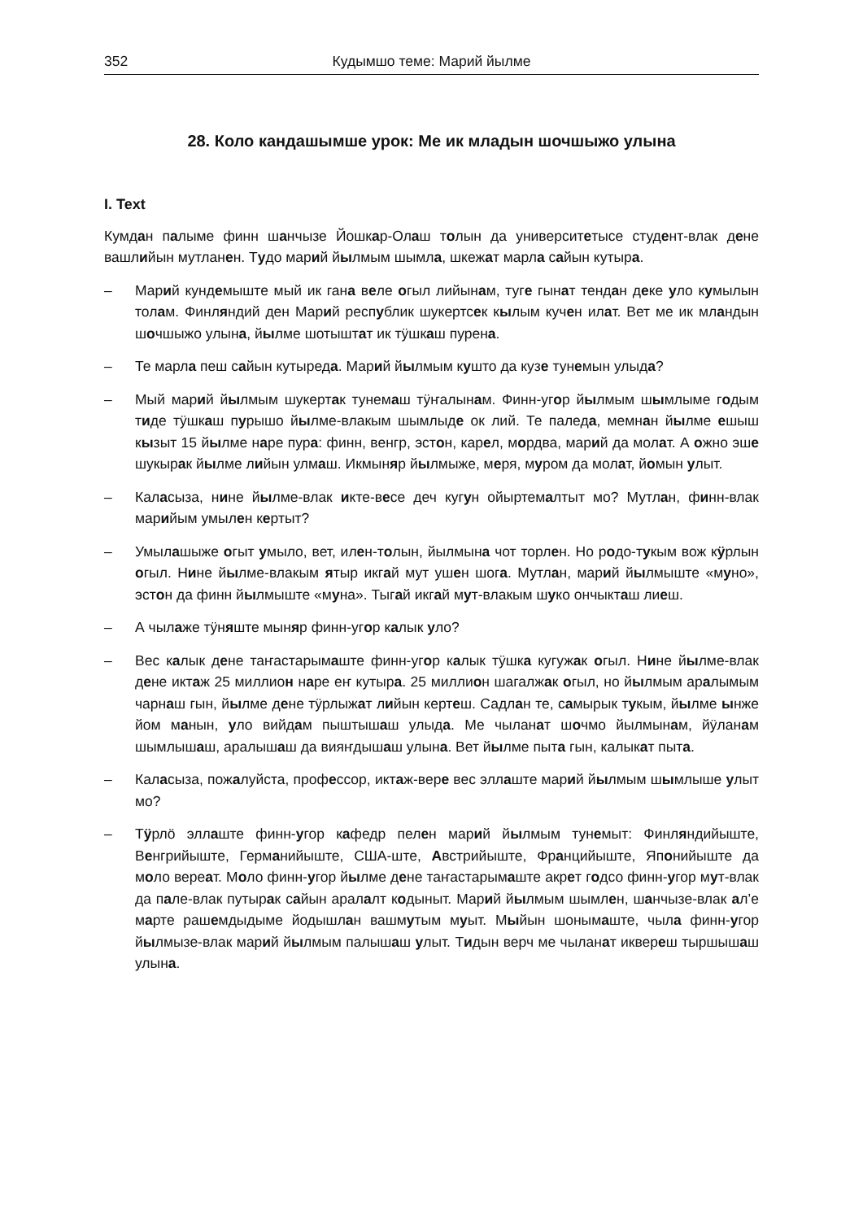352 Кудымшо теме: Марий йылме
28. Коло кандашымше урок: Ме ик младын шочшыжо улына
I. Text
Кумдан палыме финн шанчызе Йошкар-Олаш толын да университетысе студент-влак дене вашлийын мутланен. Тудо марий йылмым шымла, шкежат марла сайын кутыра.
– Марий кундемыште мый ик гана веле огыл лийынам, туге гынат тендан деке уло кумылын толам. Финляндий ден Марий республик шукертсек кылым кучен илат. Вет ме ик мландын шочшыжо улына, йылме шотыштат ик тӱшкаш пурена.
– Те марла пеш сайын кутыреда. Марий йылмым кушто да кузе тунемын улыда?
– Мый марий йылмым шукертак тунемаш тӱҥалынам. Финн-угор йылмым шымлыме годым тиде тӱшкаш пурышо йылме-влакым шымлыде ок лий. Те паледа, мемнан йылме ешыш кызыт 15 йылме наре пура: финн, венгр, эстон, карел, мордва, марий да молат. А ожно эше шукырак йылме лийын улмаш. Икмыняр йылмыже, меря, муром да молат, йомын улыт.
– Каласыза, нине йылме-влак икте-весе деч кугун ойыртемалтыт мо? Мутлан, финн-влак марийым умылен кертыт?
– Умылашыже огыт умыло, вет, илен-толын, йылмына чот торлен. Но родо-тукым вож кӱрлын огыл. Нине йылме-влакым ятыр икгай мут ушен шога. Мутлан, марий йылмыште «муно», эстон да финн йылмыште «муна». Тыгай икгай мут-влакым шуко ончыкташ лиеш.
– А чылаже тӱняште мыняр финн-угор калык уло?
– Вес калык дене таҥастарымаште финн-угор калык тӱшка кугужак огыл. Нине йылме-влак дене иктаж 25 миллион наре еҥ кутыра. 25 миллион шагалжак огыл, но йылмым аралымым чарнаш гын, йылме дене тӱрлыжат лийын кертеш. Садлан те, самырык тукым, йылме ынже йом манын, уло вийдам пыштышаш улыда. Ме чыланат шочмо йылмынам, йӱланам шымлышаш, аралышаш да вияҥдышаш улына. Вет йылме пыта гын, калыкат пыта.
– Каласыза, пожалуйста, профессор, иктаж-вере вес эллаште марий йылмым шымлыше улыт мо?
– Тӱрлӧ эллаште финн-угор кафедр пелен марий йылмым тунемыт: Финляндийыште, Венгрийыште, Германийыште, США-ште, Австрийыште, Францийыште, Японийыште да моло вереат. Моло финн-угор йылме дене таҥастарымаште акрет годсо финн-угор мут-влак да пале-влак путырак сайын аралалт кодыныт. Марий йылмым шымлен, шанчызе-влак ал’е марте рашемдыдыме йодышлан вашмутым муыт. Мыйын шонымаште, чыла финн-угор йылмызе-влак марий йылмым палышаш улыт. Тидын верч ме чыланат иквереш тыршышаш улына.